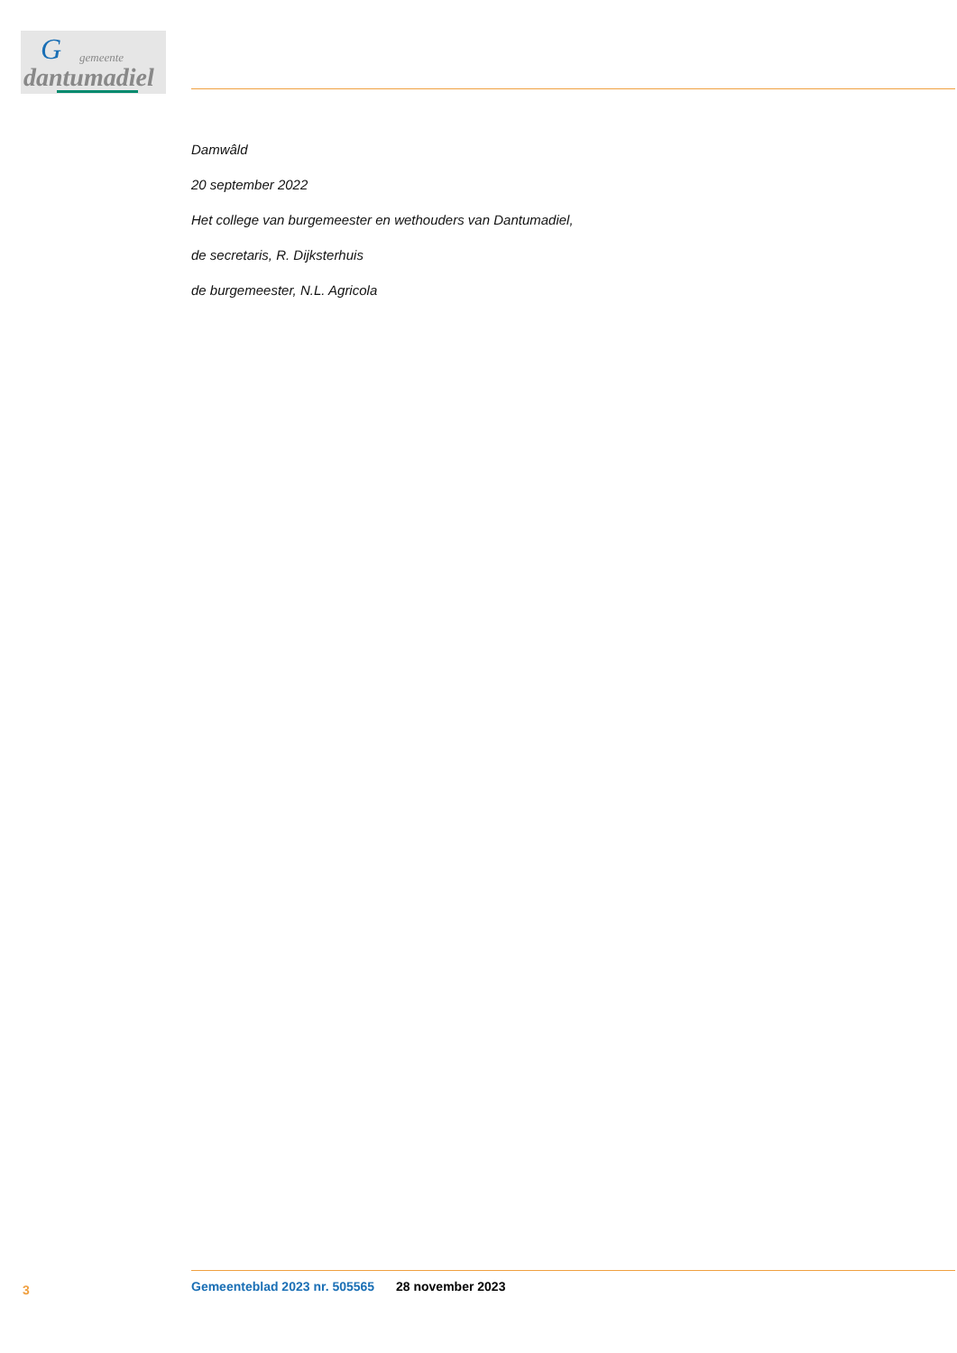G gemeente
dantumadiel
Damwâld
20 september 2022
Het college van burgemeester en wethouders van Dantumadiel,
de secretaris, R. Dijksterhuis
de burgemeester, N.L. Agricola
3 Gemeenteblad 2023 nr. 505565 28 november 2023